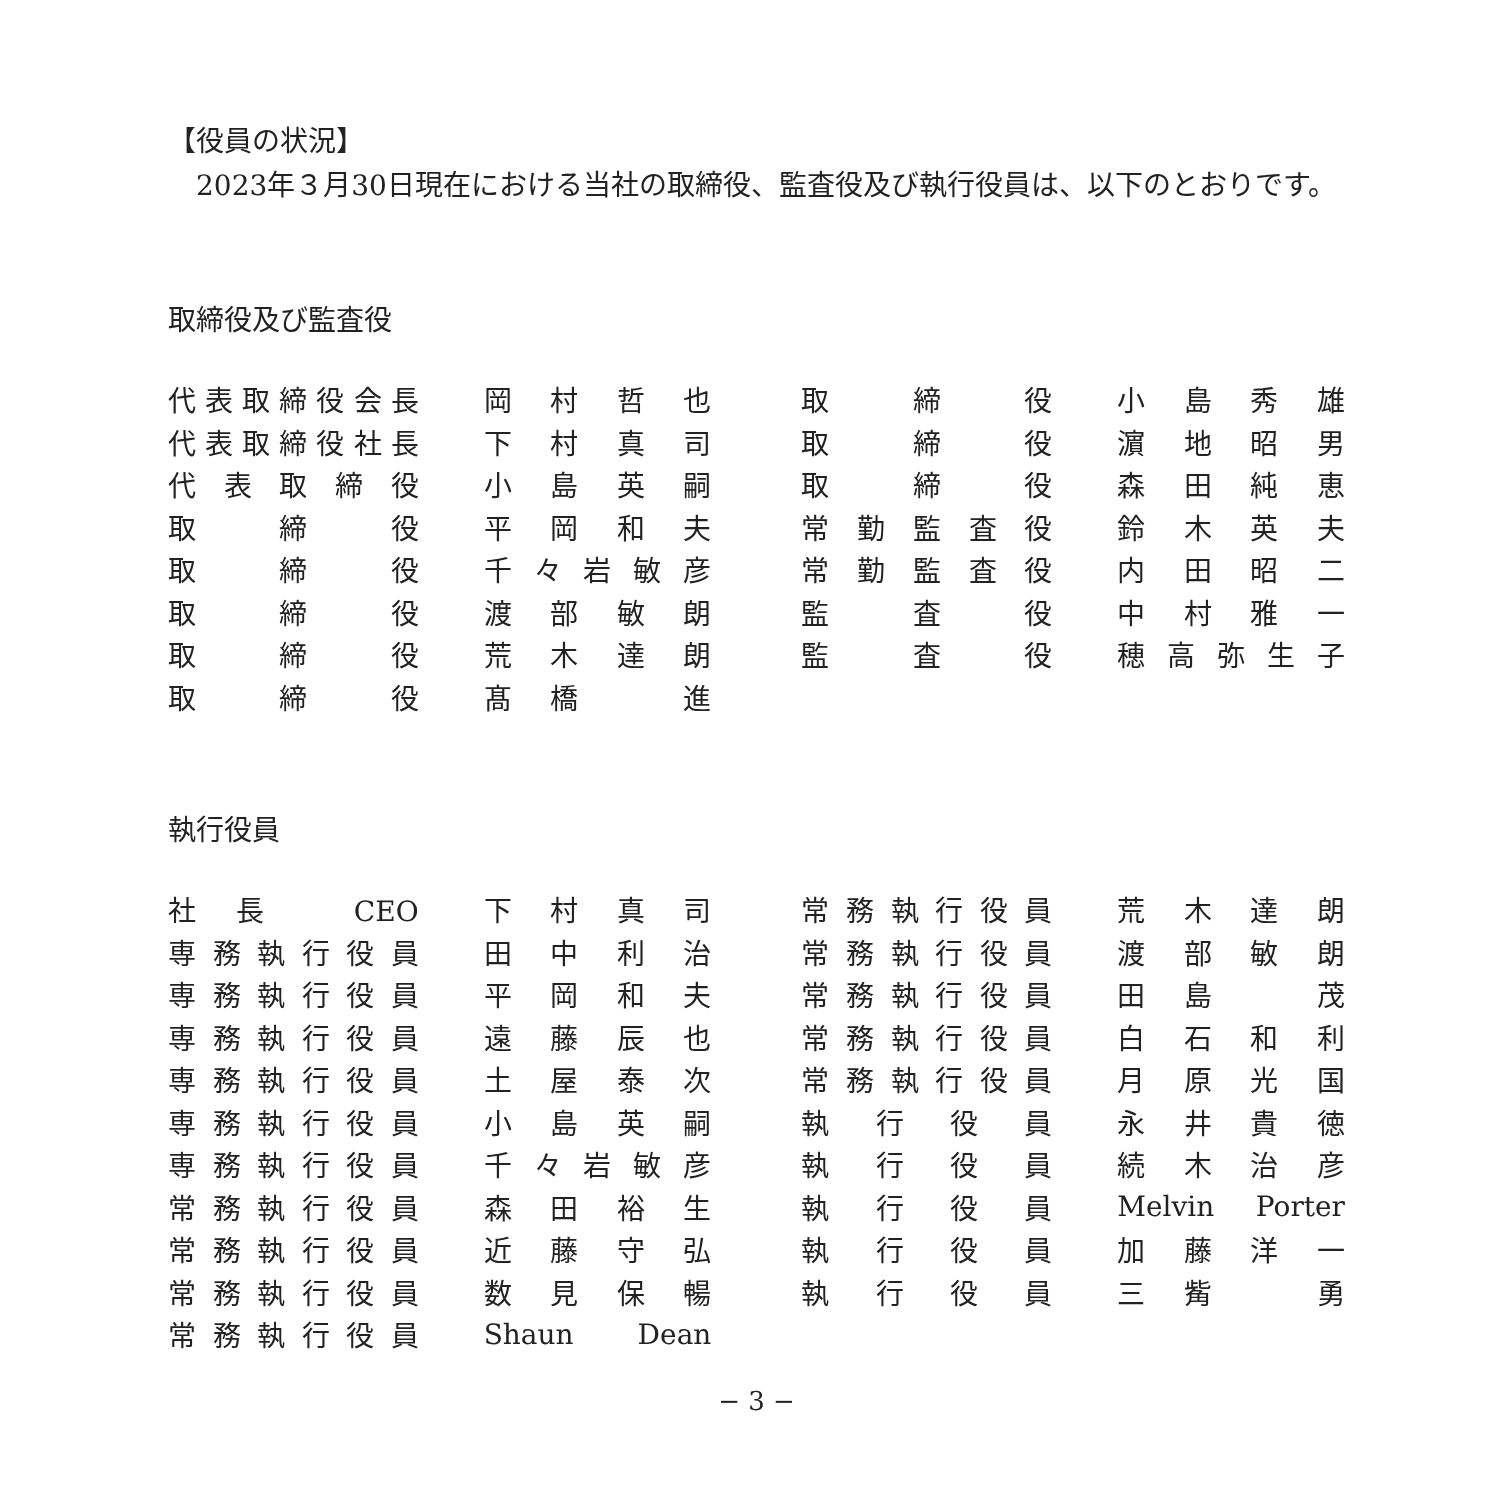【役員の状況】
　2023年３月30日現在における当社の取締役、監査役及び執行役員は、以下のとおりです。
取締役及び監査役
| 代表取締役会長 | 岡 村 哲 也 | 取 締 役 | 小 島 秀 雄 |
| 代表取締役社長 | 下 村 真 司 | 取 締 役 | 濵 地 昭 男 |
| 代表取締役 | 小 島 英 嗣 | 取 締 役 | 森 田 純 恵 |
| 取 締 役 | 平 岡 和 夫 | 常勤監査役 | 鈴 木 英 夫 |
| 取 締 役 | 千々岩敏彦 | 常勤監査役 | 内 田 昭 二 |
| 取 締 役 | 渡 部 敏 朗 | 監 査 役 | 中 村 雅 一 |
| 取 締 役 | 荒 木 達 朗 | 監 査 役 | 穂高弥生子 |
| 取 締 役 | 髙 橋 進 | | |
執行役員
| 社長 CEO | 下 村 真 司 | 常務執行役員 | 荒 木 達 朗 |
| 専務執行役員 | 田 中 利 治 | 常務執行役員 | 渡 部 敏 朗 |
| 専務執行役員 | 平 岡 和 夫 | 常務執行役員 | 田 島 茂 |
| 専務執行役員 | 遠 藤 辰 也 | 常務執行役員 | 白 石 和 利 |
| 専務執行役員 | 土 屋 泰 次 | 常務執行役員 | 月 原 光 国 |
| 専務執行役員 | 小 島 英 嗣 | 執 行 役 員 | 永 井 貴 徳 |
| 専務執行役員 | 千々岩敏彦 | 執 行 役 員 | 続 木 治 彦 |
| 常務執行役員 | 森 田 裕 生 | 執 行 役 員 | Melvin Porter |
| 常務執行役員 | 近 藤 守 弘 | 執 行 役 員 | 加 藤 洋 一 |
| 常務執行役員 | 数 見 保 暢 | 執 行 役 員 | 三 觜 勇 |
| 常務執行役員 | Shaun Dean | | |
− 3 −